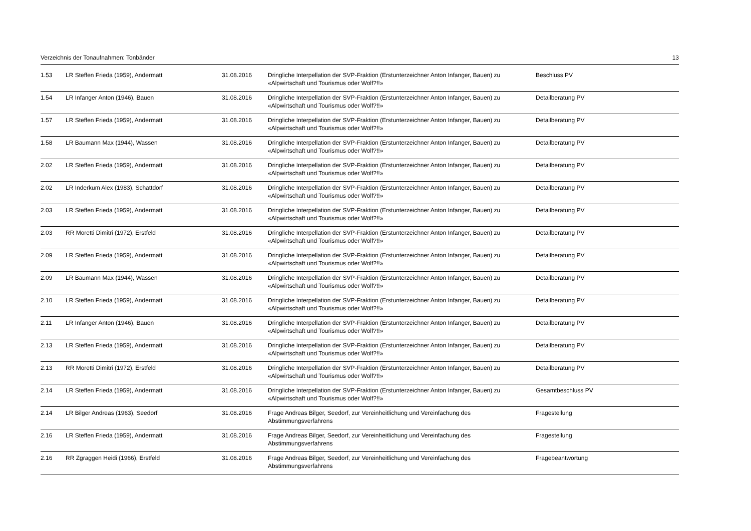Verzeichnis der Tonaufnahmen: Tonbänder 13
| 1.53 | LR Steffen Frieda (1959), Andermatt | 31.08.2016 | Dringliche Interpellation der SVP-Fraktion (Erstunterzeichner Anton Infanger, Bauen) zu «Alpwirtschaft und Tourismus oder Wolf?!!» | Beschluss PV |
| 1.54 | LR Infanger Anton (1946), Bauen | 31.08.2016 | Dringliche Interpellation der SVP-Fraktion (Erstunterzeichner Anton Infanger, Bauen) zu «Alpwirtschaft und Tourismus oder Wolf?!!» | Detailberatung PV |
| 1.57 | LR Steffen Frieda (1959), Andermatt | 31.08.2016 | Dringliche Interpellation der SVP-Fraktion (Erstunterzeichner Anton Infanger, Bauen) zu «Alpwirtschaft und Tourismus oder Wolf?!!» | Detailberatung PV |
| 1.58 | LR Baumann Max (1944), Wassen | 31.08.2016 | Dringliche Interpellation der SVP-Fraktion (Erstunterzeichner Anton Infanger, Bauen) zu «Alpwirtschaft und Tourismus oder Wolf?!!» | Detailberatung PV |
| 2.02 | LR Steffen Frieda (1959), Andermatt | 31.08.2016 | Dringliche Interpellation der SVP-Fraktion (Erstunterzeichner Anton Infanger, Bauen) zu «Alpwirtschaft und Tourismus oder Wolf?!!» | Detailberatung PV |
| 2.02 | LR Inderkum Alex (1983), Schattdorf | 31.08.2016 | Dringliche Interpellation der SVP-Fraktion (Erstunterzeichner Anton Infanger, Bauen) zu «Alpwirtschaft und Tourismus oder Wolf?!!» | Detailberatung PV |
| 2.03 | LR Steffen Frieda (1959), Andermatt | 31.08.2016 | Dringliche Interpellation der SVP-Fraktion (Erstunterzeichner Anton Infanger, Bauen) zu «Alpwirtschaft und Tourismus oder Wolf?!!» | Detailberatung PV |
| 2.03 | RR Moretti Dimitri (1972), Erstfeld | 31.08.2016 | Dringliche Interpellation der SVP-Fraktion (Erstunterzeichner Anton Infanger, Bauen) zu «Alpwirtschaft und Tourismus oder Wolf?!!» | Detailberatung PV |
| 2.09 | LR Steffen Frieda (1959), Andermatt | 31.08.2016 | Dringliche Interpellation der SVP-Fraktion (Erstunterzeichner Anton Infanger, Bauen) zu «Alpwirtschaft und Tourismus oder Wolf?!!» | Detailberatung PV |
| 2.09 | LR Baumann Max (1944), Wassen | 31.08.2016 | Dringliche Interpellation der SVP-Fraktion (Erstunterzeichner Anton Infanger, Bauen) zu «Alpwirtschaft und Tourismus oder Wolf?!!» | Detailberatung PV |
| 2.10 | LR Steffen Frieda (1959), Andermatt | 31.08.2016 | Dringliche Interpellation der SVP-Fraktion (Erstunterzeichner Anton Infanger, Bauen) zu «Alpwirtschaft und Tourismus oder Wolf?!!» | Detailberatung PV |
| 2.11 | LR Infanger Anton (1946), Bauen | 31.08.2016 | Dringliche Interpellation der SVP-Fraktion (Erstunterzeichner Anton Infanger, Bauen) zu «Alpwirtschaft und Tourismus oder Wolf?!!» | Detailberatung PV |
| 2.13 | LR Steffen Frieda (1959), Andermatt | 31.08.2016 | Dringliche Interpellation der SVP-Fraktion (Erstunterzeichner Anton Infanger, Bauen) zu «Alpwirtschaft und Tourismus oder Wolf?!!» | Detailberatung PV |
| 2.13 | RR Moretti Dimitri (1972), Erstfeld | 31.08.2016 | Dringliche Interpellation der SVP-Fraktion (Erstunterzeichner Anton Infanger, Bauen) zu «Alpwirtschaft und Tourismus oder Wolf?!!» | Detailberatung PV |
| 2.14 | LR Steffen Frieda (1959), Andermatt | 31.08.2016 | Dringliche Interpellation der SVP-Fraktion (Erstunterzeichner Anton Infanger, Bauen) zu «Alpwirtschaft und Tourismus oder Wolf?!!» | Gesamtbeschluss PV |
| 2.14 | LR Bilger Andreas (1963), Seedorf | 31.08.2016 | Frage Andreas Bilger, Seedorf, zur Vereinheitlichung und Vereinfachung des Abstimmungsverfahrens | Fragestellung |
| 2.16 | LR Steffen Frieda (1959), Andermatt | 31.08.2016 | Frage Andreas Bilger, Seedorf, zur Vereinheitlichung und Vereinfachung des Abstimmungsverfahrens | Fragestellung |
| 2.16 | RR Zgraggen Heidi (1966), Erstfeld | 31.08.2016 | Frage Andreas Bilger, Seedorf, zur Vereinheitlichung und Vereinfachung des Abstimmungsverfahrens | Fragebeantwortung |